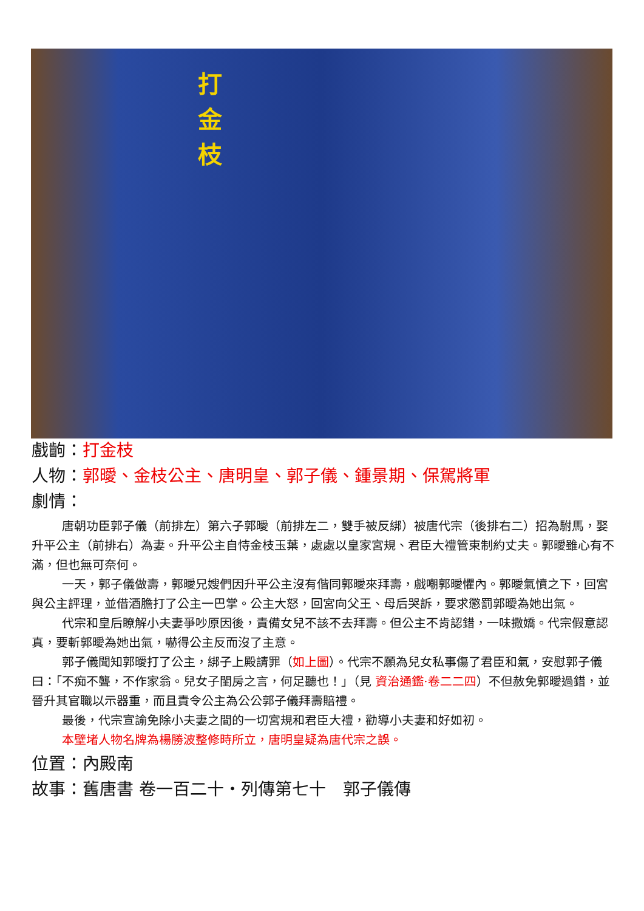打金枝
戲齣：打金枝
人物：郭曖、金枝公主、唐明皇、郭子儀、鍾景期、保駕將軍
劇情：
唐朝功臣郭子儀（前排左）第六子郭曖（前排左二，雙手被反綁）被唐代宗（後排右二）招為駙馬，娶升平公主（前排右）為妻。升平公主自恃金枝玉葉，處處以皇家宮規、君臣大禮管束制約丈夫。郭曖雖心有不滿，但也無可奈何。
一天，郭子儀做壽，郭曖兄嫂們因升平公主沒有偕同郭曖來拜壽，戲嘲郭曖懼內。郭曖氣憤之下，回宮與公主評理，並借酒膽打了公主一巴掌。公主大怒，回宮向父王、母后哭訴，要求懲罰郭曖為她出氣。
代宗和皇后瞭解小夫妻爭吵原因後，責備女兒不該不去拜壽。但公主不肯認錯，一味撒嬌。代宗假意認真，要斬郭曖為她出氣，嚇得公主反而沒了主意。
郭子儀聞知郭曖打了公主，綁子上殿請罪（如上圖）。代宗不願為兒女私事傷了君臣和氣，安慰郭子儀曰：「不痴不聾，不作家翁。兒女子閨房之言，何足聽也！」（見 資治通鑑·卷二二四）不但赦免郭曖過錯，並晉升其官職以示器重，而且責令公主為公公郭子儀拜壽賠禮。
最後，代宗宣諭免除小夫妻之間的一切宮規和君臣大禮，勸導小夫妻和好如初。
本壁堵人物名牌為楊勝波整修時所立，唐明皇疑為唐代宗之誤。
位置：內殿南
故事：舊唐書 卷一百二十・列傳第七十　郭子儀傳